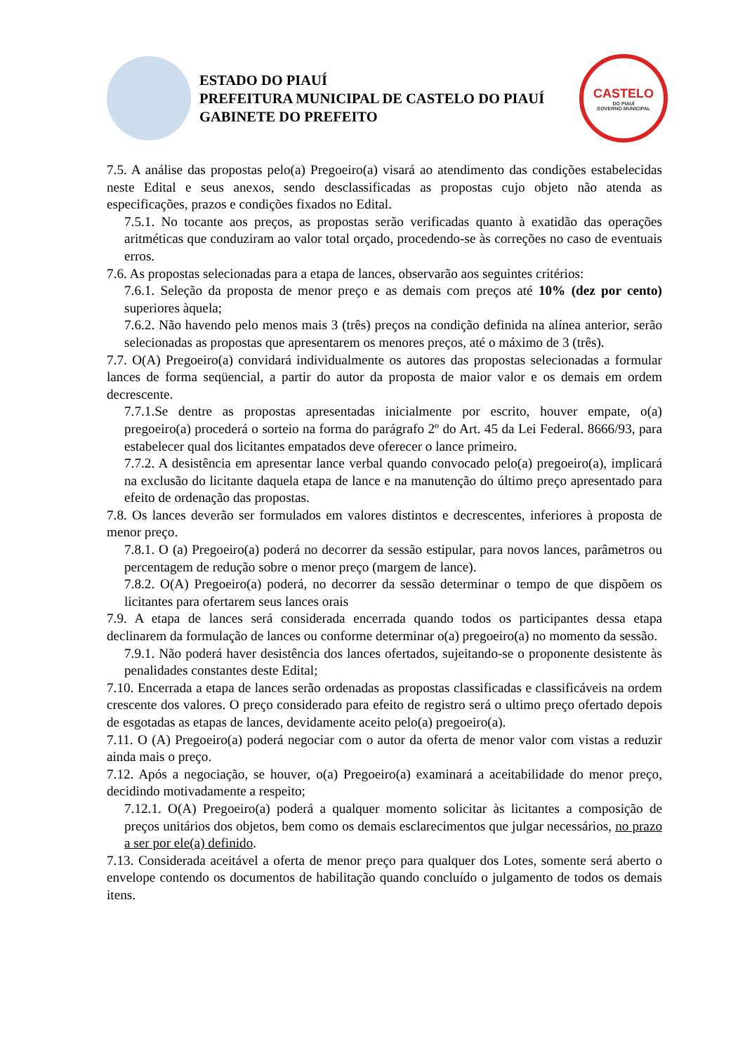ESTADO DO PIAUÍ
PREFEITURA MUNICIPAL DE CASTELO DO PIAUÍ
GABINETE DO PREFEITO
CASTELO
DO PIAUÍ
GOVERNO MUNICIPAL
7.5. A análise das propostas pelo(a) Pregoeiro(a) visará ao atendimento das condições estabelecidas neste Edital e seus anexos, sendo desclassificadas as propostas cujo objeto não atenda as especificações, prazos e condições fixados no Edital.
7.5.1. No tocante aos preços, as propostas serão verificadas quanto à exatidão das operações aritméticas que conduziram ao valor total orçado, procedendo-se às correções no caso de eventuais erros.
7.6. As propostas selecionadas para a etapa de lances, observarão aos seguintes critérios:
7.6.1. Seleção da proposta de menor preço e as demais com preços até 10% (dez por cento) superiores àquela;
7.6.2. Não havendo pelo menos mais 3 (três) preços na condição definida na alínea anterior, serão selecionadas as propostas que apresentarem os menores preços, até o máximo de 3 (três).
7.7. O(A) Pregoeiro(a) convidará individualmente os autores das propostas selecionadas a formular lances de forma seqüencial, a partir do autor da proposta de maior valor e os demais em ordem decrescente.
7.7.1.Se dentre as propostas apresentadas inicialmente por escrito, houver empate, o(a) pregoeiro(a) procederá o sorteio na forma do parágrafo 2º do Art. 45 da Lei Federal. 8666/93, para estabelecer qual dos licitantes empatados deve oferecer o lance primeiro.
7.7.2. A desistência em apresentar lance verbal quando convocado pelo(a) pregoeiro(a), implicará na exclusão do licitante daquela etapa de lance e na manutenção do último preço apresentado para efeito de ordenação das propostas.
7.8. Os lances deverão ser formulados em valores distintos e decrescentes, inferiores à proposta de menor preço.
7.8.1. O (a) Pregoeiro(a) poderá no decorrer da sessão estipular, para novos lances, parâmetros ou percentagem de redução sobre o menor preço (margem de lance).
7.8.2. O(A) Pregoeiro(a) poderá, no decorrer da sessão determinar o tempo de que dispõem os licitantes para ofertarem seus lances orais
7.9. A etapa de lances será considerada encerrada quando todos os participantes dessa etapa declinarem da formulação de lances ou conforme determinar o(a) pregoeiro(a) no momento da sessão.
7.9.1. Não poderá haver desistência dos lances ofertados, sujeitando-se o proponente desistente às penalidades constantes deste Edital;
7.10. Encerrada a etapa de lances serão ordenadas as propostas classificadas e classificáveis na ordem crescente dos valores. O preço considerado para efeito de registro será o ultimo preço ofertado depois de esgotadas as etapas de lances, devidamente aceito pelo(a) pregoeiro(a).
7.11. O (A) Pregoeiro(a) poderá negociar com o autor da oferta de menor valor com vistas a reduzir ainda mais o preço.
7.12. Após a negociação, se houver, o(a) Pregoeiro(a) examinará a aceitabilidade do menor preço, decidindo motivadamente a respeito;
7.12.1. O(A) Pregoeiro(a) poderá a qualquer momento solicitar às licitantes a composição de preços unitários dos objetos, bem como os demais esclarecimentos que julgar necessários, no prazo a ser por ele(a) definido.
7.13. Considerada aceitável a oferta de menor preço para qualquer dos Lotes, somente será aberto o envelope contendo os documentos de habilitação quando concluído o julgamento de todos os demais itens.